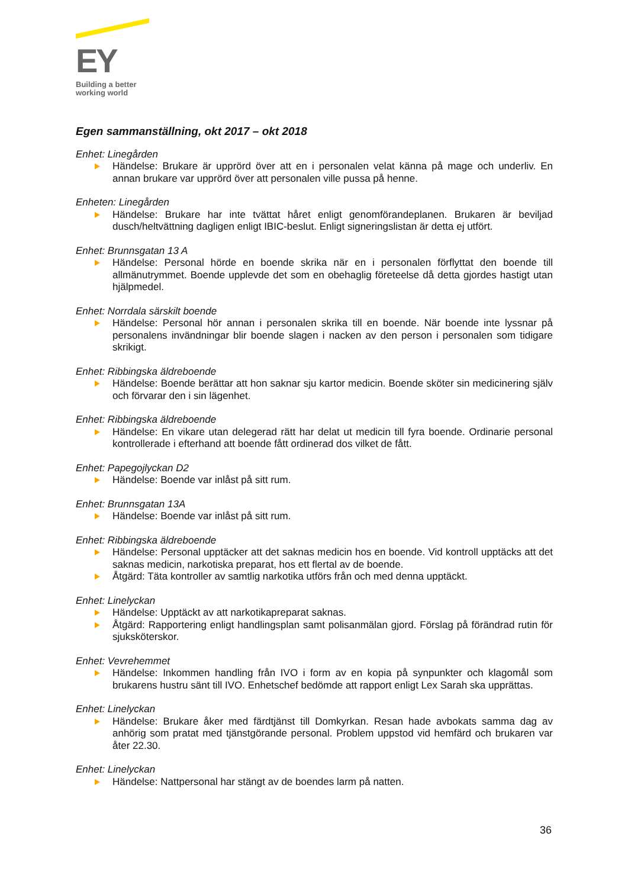EY
Building a better
working world
Egen sammanställning, okt 2017 – okt 2018
Enhet: Linegården
Händelse: Brukare är upprörd över att en i personalen velat känna på mage och underliv. En annan brukare var upprörd över att personalen ville pussa på henne.
Enheten: Linegården
Händelse: Brukare har inte tvättat håret enligt genomförandeplanen. Brukaren är beviljad dusch/heltvättning dagligen enligt IBIC-beslut. Enligt signeringslistan är detta ej utfört.
Enhet: Brunnsgatan 13 A
Händelse: Personal hörde en boende skrika när en i personalen förflyttat den boende till allmänutrymmet. Boende upplevde det som en obehaglig företeelse då detta gjordes hastigt utan hjälpmedel.
Enhet: Norrdala särskilt boende
Händelse: Personal hör annan i personalen skrika till en boende. När boende inte lyssnar på personalens invändningar blir boende slagen i nacken av den person i personalen som tidigare skrikigt.
Enhet: Ribbingska äldreboende
Händelse: Boende berättar att hon saknar sju kartor medicin. Boende sköter sin medicinering själv och förvarar den i sin lägenhet.
Enhet: Ribbingska äldreboende
Händelse: En vikare utan delegerad rätt har delat ut medicin till fyra boende. Ordinarie personal kontrollerade i efterhand att boende fått ordinerad dos vilket de fått.
Enhet: Papegojlyckan D2
Händelse: Boende var inlåst på sitt rum.
Enhet: Brunnsgatan 13A
Händelse: Boende var inlåst på sitt rum.
Enhet: Ribbingska äldreboende
Händelse: Personal upptäcker att det saknas medicin hos en boende. Vid kontroll upptäcks att det saknas medicin, narkotiska preparat, hos ett flertal av de boende.
Åtgärd: Täta kontroller av samtlig narkotika utförs från och med denna upptäckt.
Enhet: Linelyckan
Händelse: Upptäckt av att narkotikapreparat saknas.
Åtgärd: Rapportering enligt handlingsplan samt polisanmälan gjord. Förslag på förändrad rutin för sjuksköterskor.
Enhet: Vevrehemmet
Händelse: Inkommen handling från IVO i form av en kopia på synpunkter och klagomål som brukarens hustru sänt till IVO. Enhetschef bedömde att rapport enligt Lex Sarah ska upprättas.
Enhet: Linelyckan
Händelse: Brukare åker med färdtjänst till Domkyrkan. Resan hade avbokats samma dag av anhörig som pratat med tjänstgörande personal. Problem uppstod vid hemfärd och brukaren var åter 22.30.
Enhet: Linelyckan
Händelse: Nattpersonal har stängt av de boendes larm på natten.
36